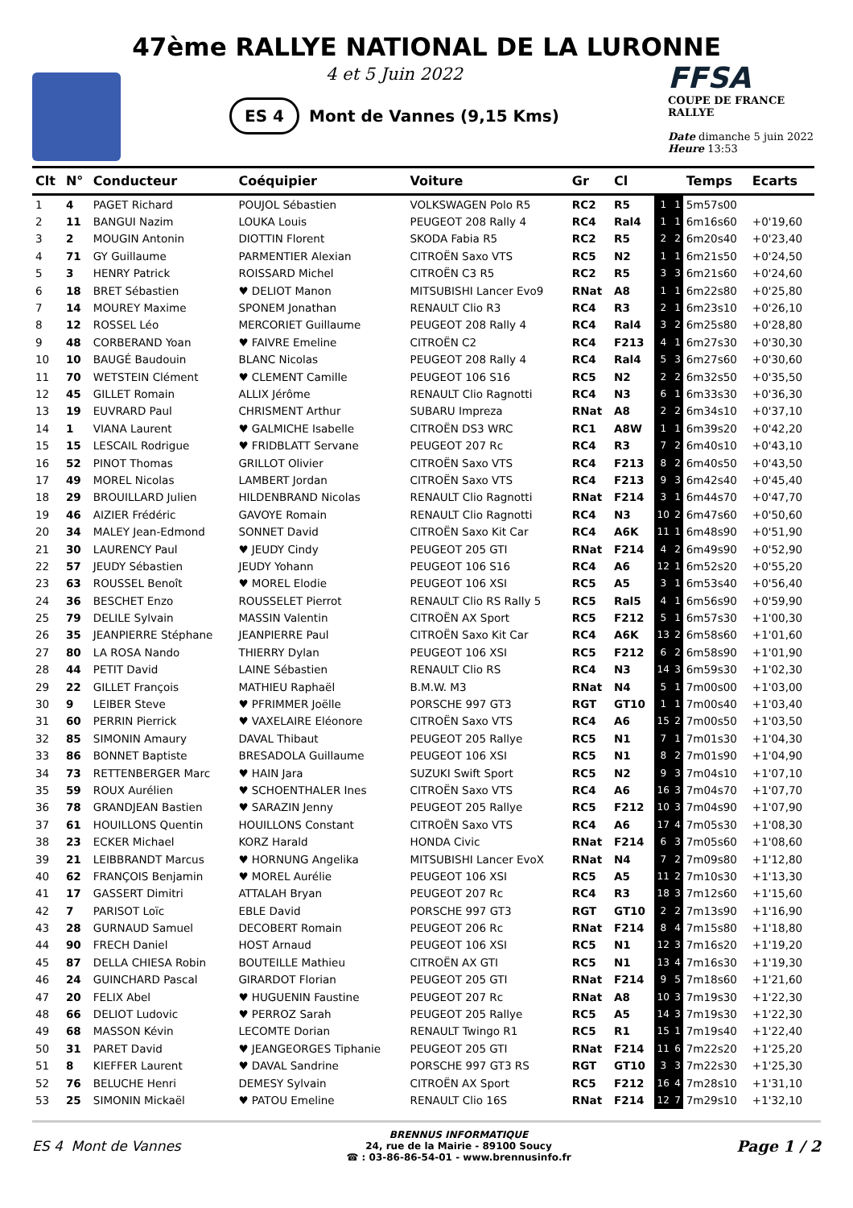47ème RALLYE NATIONAL DE LA LURONNE
4 et 5 Juin 2022
ES 4 Mont de Vannes (9,15 Kms)
FFSA
COUPE DE FRANCE RALLYE
Date dimanche 5 juin 2022
Heure 13:53
| Clt | N° | Conducteur | Coéquipier | Voiture | Gr | Cl | | | Temps | Ecarts |
| --- | --- | --- | --- | --- | --- | --- | --- | --- | --- | --- |
| 1 | 4 | PAGET Richard | POUJOL Sébastien | VOLKSWAGEN Polo R5 | RC2 | R5 | 1 | 1 | 5m57s00 | |
| 2 | 11 | BANGUI Nazim | LOUKA Louis | PEUGEOT 208 Rally 4 | RC4 | Ral4 | 1 | 1 | 6m16s60 | +0'19,60 |
| 3 | 2 | MOUGIN Antonin | DIOTTIN Florent | SKODA Fabia R5 | RC2 | R5 | 2 | 2 | 6m20s40 | +0'23,40 |
| 4 | 71 | GY Guillaume | PARMENTIER Alexian | CITROËN Saxo VTS | RC5 | N2 | 1 | 1 | 6m21s50 | +0'24,50 |
| 5 | 3 | HENRY Patrick | ROISSARD Michel | CITROËN C3 R5 | RC2 | R5 | 3 | 3 | 6m21s60 | +0'24,60 |
| 6 | 18 | BRET Sébastien | ♥ DELIOT Manon | MITSUBISHI Lancer Evo9 | RNat | A8 | 1 | 1 | 6m22s80 | +0'25,80 |
| 7 | 14 | MOUREY Maxime | SPONEM Jonathan | RENAULT Clio R3 | RC4 | R3 | 2 | 1 | 6m23s10 | +0'26,10 |
| 8 | 12 | ROSSEL Léo | MERCORIET Guillaume | PEUGEOT 208 Rally 4 | RC4 | Ral4 | 3 | 2 | 6m25s80 | +0'28,80 |
| 9 | 48 | CORBERAND Yoan | ♥ FAIVRE Emeline | CITROËN C2 | RC4 | F213 | 4 | 1 | 6m27s30 | +0'30,30 |
| 10 | 10 | BAUGÉ Baudouin | BLANC Nicolas | PEUGEOT 208 Rally 4 | RC4 | Ral4 | 5 | 3 | 6m27s60 | +0'30,60 |
| 11 | 70 | WETSTEIN Clément | ♥ CLEMENT Camille | PEUGEOT 106 S16 | RC5 | N2 | 2 | 2 | 6m32s50 | +0'35,50 |
| 12 | 45 | GILLET Romain | ALLIX Jérôme | RENAULT Clio Ragnotti | RC4 | N3 | 6 | 1 | 6m33s30 | +0'36,30 |
| 13 | 19 | EUVRARD Paul | CHRISMENT Arthur | SUBARU Impreza | RNat | A8 | 2 | 2 | 6m34s10 | +0'37,10 |
| 14 | 1 | VIANA Laurent | ♥ GALMICHE Isabelle | CITROËN DS3 WRC | RC1 | A8W | 1 | 1 | 6m39s20 | +0'42,20 |
| 15 | 15 | LESCAIL Rodrigue | ♥ FRIDBLATT Servane | PEUGEOT 207 Rc | RC4 | R3 | 7 | 2 | 6m40s10 | +0'43,10 |
| 16 | 52 | PINOT Thomas | GRILLOT Olivier | CITROËN Saxo VTS | RC4 | F213 | 8 | 2 | 6m40s50 | +0'43,50 |
| 17 | 49 | MOREL Nicolas | LAMBERT Jordan | CITROËN Saxo VTS | RC4 | F213 | 9 | 3 | 6m42s40 | +0'45,40 |
| 18 | 29 | BROUILLARD Julien | HILDENBRAND Nicolas | RENAULT Clio Ragnotti | RNat | F214 | 3 | 1 | 6m44s70 | +0'47,70 |
| 19 | 46 | AIZIER Frédéric | GAVOYE Romain | RENAULT Clio Ragnotti | RC4 | N3 | 10 | 2 | 6m47s60 | +0'50,60 |
| 20 | 34 | MALEY Jean-Edmond | SONNET David | CITROËN Saxo Kit Car | RC4 | A6K | 11 | 1 | 6m48s90 | +0'51,90 |
| 21 | 30 | LAURENCY Paul | ♥ JEUDY Cindy | PEUGEOT 205 GTI | RNat | F214 | 4 | 2 | 6m49s90 | +0'52,90 |
| 22 | 57 | JEUDY Sébastien | JEUDY Yohann | PEUGEOT 106 S16 | RC4 | A6 | 12 | 1 | 6m52s20 | +0'55,20 |
| 23 | 63 | ROUSSEL Benoît | ♥ MOREL Elodie | PEUGEOT 106 XSI | RC5 | A5 | 3 | 1 | 6m53s40 | +0'56,40 |
| 24 | 36 | BESCHET Enzo | ROUSSELET Pierrot | RENAULT Clio RS Rally 5 | RC5 | Ral5 | 4 | 1 | 6m56s90 | +0'59,90 |
| 25 | 79 | DELILE Sylvain | MASSIN Valentin | CITROËN AX Sport | RC5 | F212 | 5 | 1 | 6m57s30 | +1'00,30 |
| 26 | 35 | JEANPIERRE Stéphane | JEANPIERRE Paul | CITROËN Saxo Kit Car | RC4 | A6K | 13 | 2 | 6m58s60 | +1'01,60 |
| 27 | 80 | LA ROSA Nando | THIERRY Dylan | PEUGEOT 106 XSI | RC5 | F212 | 6 | 2 | 6m58s90 | +1'01,90 |
| 28 | 44 | PETIT David | LAINE Sébastien | RENAULT Clio RS | RC4 | N3 | 14 | 3 | 6m59s30 | +1'02,30 |
| 29 | 22 | GILLET François | MATHIEU Raphaël | B.M.W. M3 | RNat | N4 | 5 | 1 | 7m00s00 | +1'03,00 |
| 30 | 9 | LEIBER Steve | ♥ PFRIMMER Joëlle | PORSCHE 997 GT3 | RGT | GT10 | 1 | 1 | 7m00s40 | +1'03,40 |
| 31 | 60 | PERRIN Pierrick | ♥ VAXELAIRE Eléonore | CITROËN Saxo VTS | RC4 | A6 | 15 | 2 | 7m00s50 | +1'03,50 |
| 32 | 85 | SIMONIN Amaury | DAVAL Thibaut | PEUGEOT 205 Rallye | RC5 | N1 | 7 | 1 | 7m01s30 | +1'04,30 |
| 33 | 86 | BONNET Baptiste | BRESADOLA Guillaume | PEUGEOT 106 XSI | RC5 | N1 | 8 | 2 | 7m01s90 | +1'04,90 |
| 34 | 73 | RETTENBERGER Marc | ♥ HAIN Jara | SUZUKI Swift Sport | RC5 | N2 | 9 | 3 | 7m04s10 | +1'07,10 |
| 35 | 59 | ROUX Aurélien | ♥ SCHOENTHALER Ines | CITROËN Saxo VTS | RC4 | A6 | 16 | 3 | 7m04s70 | +1'07,70 |
| 36 | 78 | GRANDJEAN Bastien | ♥ SARAZIN Jenny | PEUGEOT 205 Rallye | RC5 | F212 | 10 | 3 | 7m04s90 | +1'07,90 |
| 37 | 61 | HOUILLONS Quentin | HOUILLONS Constant | CITROËN Saxo VTS | RC4 | A6 | 17 | 4 | 7m05s30 | +1'08,30 |
| 38 | 23 | ECKER Michael | KORZ Harald | HONDA Civic | RNat | F214 | 6 | 3 | 7m05s60 | +1'08,60 |
| 39 | 21 | LEIBBRANDT Marcus | ♥ HORNUNG Angelika | MITSUBISHI Lancer EvoX | RNat | N4 | 7 | 2 | 7m09s80 | +1'12,80 |
| 40 | 62 | FRANÇOIS Benjamin | ♥ MOREL Aurélie | PEUGEOT 106 XSI | RC5 | A5 | 11 | 2 | 7m10s30 | +1'13,30 |
| 41 | 17 | GASSERT Dimitri | ATTALAH Bryan | PEUGEOT 207 Rc | RC4 | R3 | 18 | 3 | 7m12s60 | +1'15,60 |
| 42 | 7 | PARISOT Loïc | EBLE David | PORSCHE 997 GT3 | RGT | GT10 | 2 | 2 | 7m13s90 | +1'16,90 |
| 43 | 28 | GURNAUD Samuel | DECOBERT Romain | PEUGEOT 206 Rc | RNat | F214 | 8 | 4 | 7m15s80 | +1'18,80 |
| 44 | 90 | FRECH Daniel | HOST Arnaud | PEUGEOT 106 XSI | RC5 | N1 | 12 | 3 | 7m16s20 | +1'19,20 |
| 45 | 87 | DELLA CHIESA Robin | BOUTEILLE Mathieu | CITROËN AX GTI | RC5 | N1 | 13 | 4 | 7m16s30 | +1'19,30 |
| 46 | 24 | GUINCHARD Pascal | GIRARDOT Florian | PEUGEOT 205 GTI | RNat | F214 | 9 | 5 | 7m18s60 | +1'21,60 |
| 47 | 20 | FELIX Abel | ♥ HUGUENIN Faustine | PEUGEOT 207 Rc | RNat | A8 | 10 | 3 | 7m19s30 | +1'22,30 |
| 48 | 66 | DELIOT Ludovic | ♥ PERROZ Sarah | PEUGEOT 205 Rallye | RC5 | A5 | 14 | 3 | 7m19s30 | +1'22,30 |
| 49 | 68 | MASSON Kévin | LECOMTE Dorian | RENAULT Twingo R1 | RC5 | R1 | 15 | 1 | 7m19s40 | +1'22,40 |
| 50 | 31 | PARET David | ♥ JEANGEORGES Tiphanie | PEUGEOT 205 GTI | RNat | F214 | 11 | 6 | 7m22s20 | +1'25,20 |
| 51 | 8 | KIEFFER Laurent | ♥ DAVAL Sandrine | PORSCHE 997 GT3 RS | RGT | GT10 | 3 | 3 | 7m22s30 | +1'25,30 |
| 52 | 76 | BELUCHE Henri | DEMESY Sylvain | CITROËN AX Sport | RC5 | F212 | 16 | 4 | 7m28s10 | +1'31,10 |
| 53 | 25 | SIMONIN Mickaël | ♥ PATOU Emeline | RENAULT Clio 16S | RNat | F214 | 12 | 7 | 7m29s10 | +1'32,10 |
ES 4 Mont de Vannes
BRENNUS INFORMATIQUE
24, rue de la Mairie - 89100 Soucy
☎ : 03-86-86-54-01 - www.brennusinfo.fr
Page 1 / 2